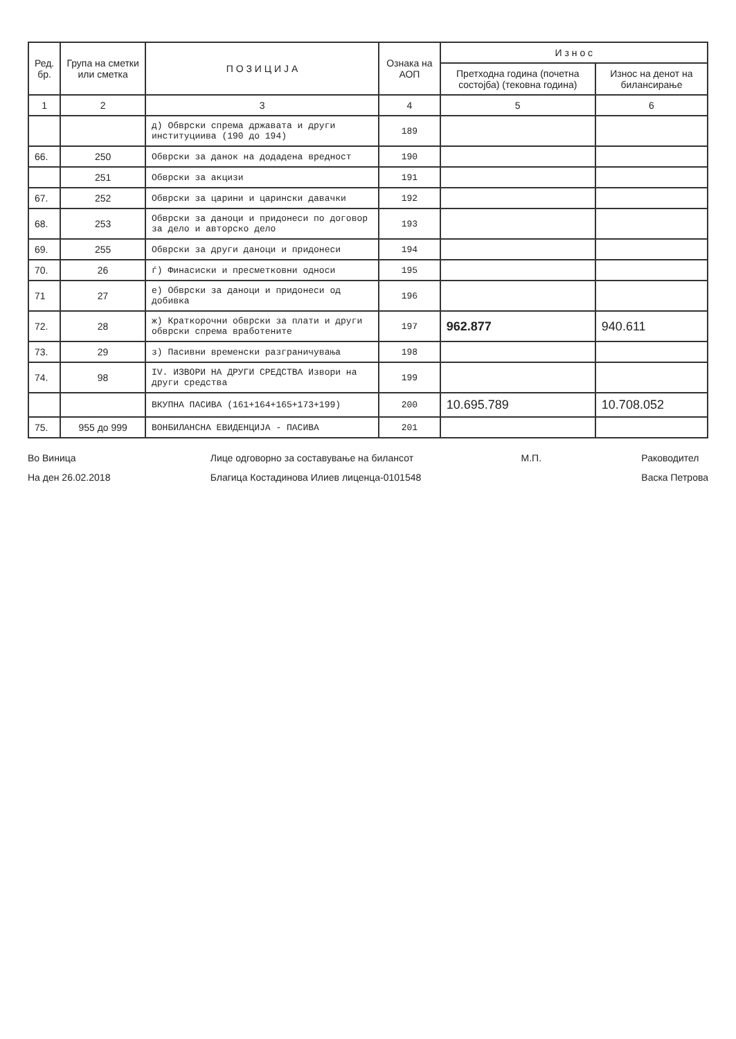| Ред. бр. | Група на сметки или сметка | П О З И Ц И Ј А | Ознака на АОП | И з н о с | |
| --- | --- | --- | --- | --- | --- |
| | | | | Претходна година (почетна состојба) (тековна година) | Износ на денот на билансирање |
| 1 | 2 | 3 | 4 | 5 | 6 |
| | | д) Обврски спрема државата и други институциива (190 до 194) | 189 | | |
| 66. | 250 | Обврски за данок на додадена вредност | 190 | | |
| | 251 | Обврски за акцизи | 191 | | |
| 67. | 252 | Обврски за царини и царински давачки | 192 | | |
| 68. | 253 | Обврски за даноци и придонеси по договор за дело и авторско дело | 193 | | |
| 69. | 255 | Обврски за други даноци и придонеси | 194 | | |
| 70. | 26 | ѓ) Финасиски и пресметковни односи | 195 | | |
| 71 | 27 | е) Обврски за даноци и придонеси од добивка | 196 | | |
| 72. | 28 | ж) Краткорочни обврски за плати и други обврски спрема вработените | 197 | 962.877 | 940.611 |
| 73. | 29 | з) Пасивни временски разграничувања | 198 | | |
| 74. | 98 | IV. ИЗВОРИ НА ДРУГИ СРЕДСТВА Извори на други средства | 199 | | |
| | | ВКУПНА ПАСИВА (161+164+165+173+199) | 200 | 10.695.789 | 10.708.052 |
| 75. | 955 до 999 | ВОНБИЛАНСНА ЕВИДЕНЦИЈА - ПАСИВА | 201 | | |
Во Виница
На ден 26.02.2018
Лице одговорно за составување на билансот
Благица Костадинова Илиев лиценца-0101548
М.П. Раководител
Васка Петрова